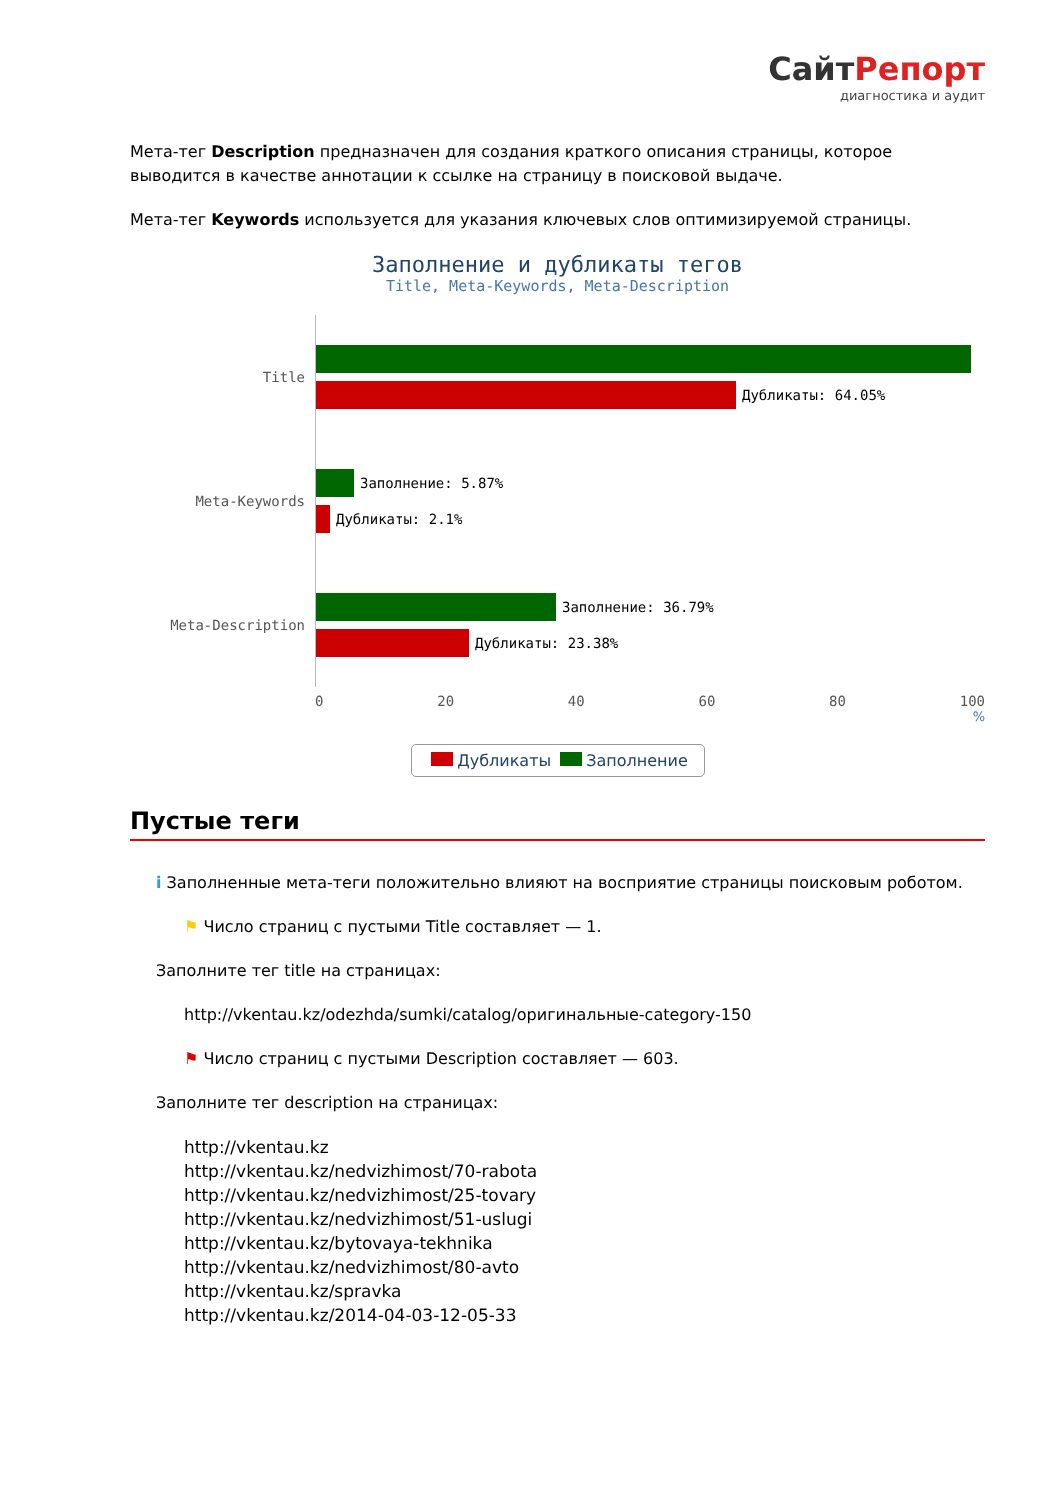СайтРепорт
диагностика и аудит
Мета-тег Description предназначен для создания краткого описания страницы, которое выводится в качестве аннотации к ссылке на страницу в поисковой выдаче.
Мета-тег Keywords используется для указания ключевых слов оптимизируемой страницы.
Заполнение и дубликаты тегов
Title, Meta-Keywords, Meta-Description
Title
Дубликаты: 64.05%
Meta-Keywords
Заполнение: 5.87%
Дубликаты: 2.1%
Meta-Description
Заполнение: 36.79%
Дубликаты: 23.38%
0 20 40 60 80 100
%
Дубликаты Заполнение
Пустые теги
i Заполненные мета-теги положительно влияют на восприятие страницы поисковым роботом.
⚑ Число страниц с пустыми Title составляет — 1.
Заполните тег title на страницах:
http://vkentau.kz/odezhda/sumki/catalog/оригинальные-category-150
⚑ Число страниц с пустыми Description составляет — 603.
Заполните тег description на страницах:
http://vkentau.kz
http://vkentau.kz/nedvizhimost/70-rabota
http://vkentau.kz/nedvizhimost/25-tovary
http://vkentau.kz/nedvizhimost/51-uslugi
http://vkentau.kz/bytovaya-tekhnika
http://vkentau.kz/nedvizhimost/80-avto
http://vkentau.kz/spravka
http://vkentau.kz/2014-04-03-12-05-33